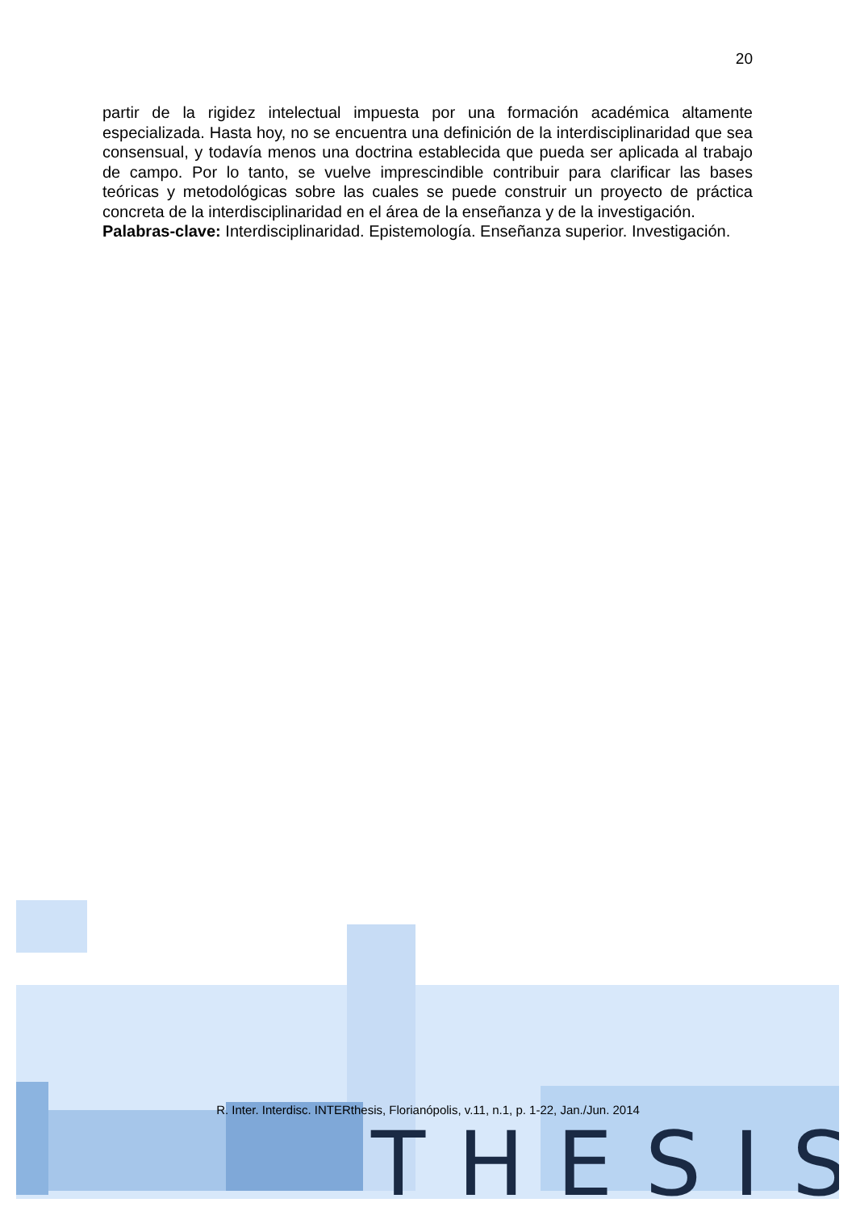20
partir de la rigidez intelectual impuesta por una formación académica altamente especializada. Hasta hoy, no se encuentra una definición de la interdisciplinaridad que sea consensual, y todavía menos una doctrina establecida que pueda ser aplicada al trabajo de campo. Por lo tanto, se vuelve imprescindible contribuir para clarificar las bases teóricas y metodológicas sobre las cuales se puede construir un proyecto de práctica concreta de la interdisciplinaridad en el área de la enseñanza y de la investigación.
Palabras-clave: Interdisciplinaridad. Epistemología. Enseñanza superior. Investigación.
THESIS
R. Inter. Interdisc. INTERthesis, Florianópolis, v.11, n.1, p. 1-22, Jan./Jun. 2014